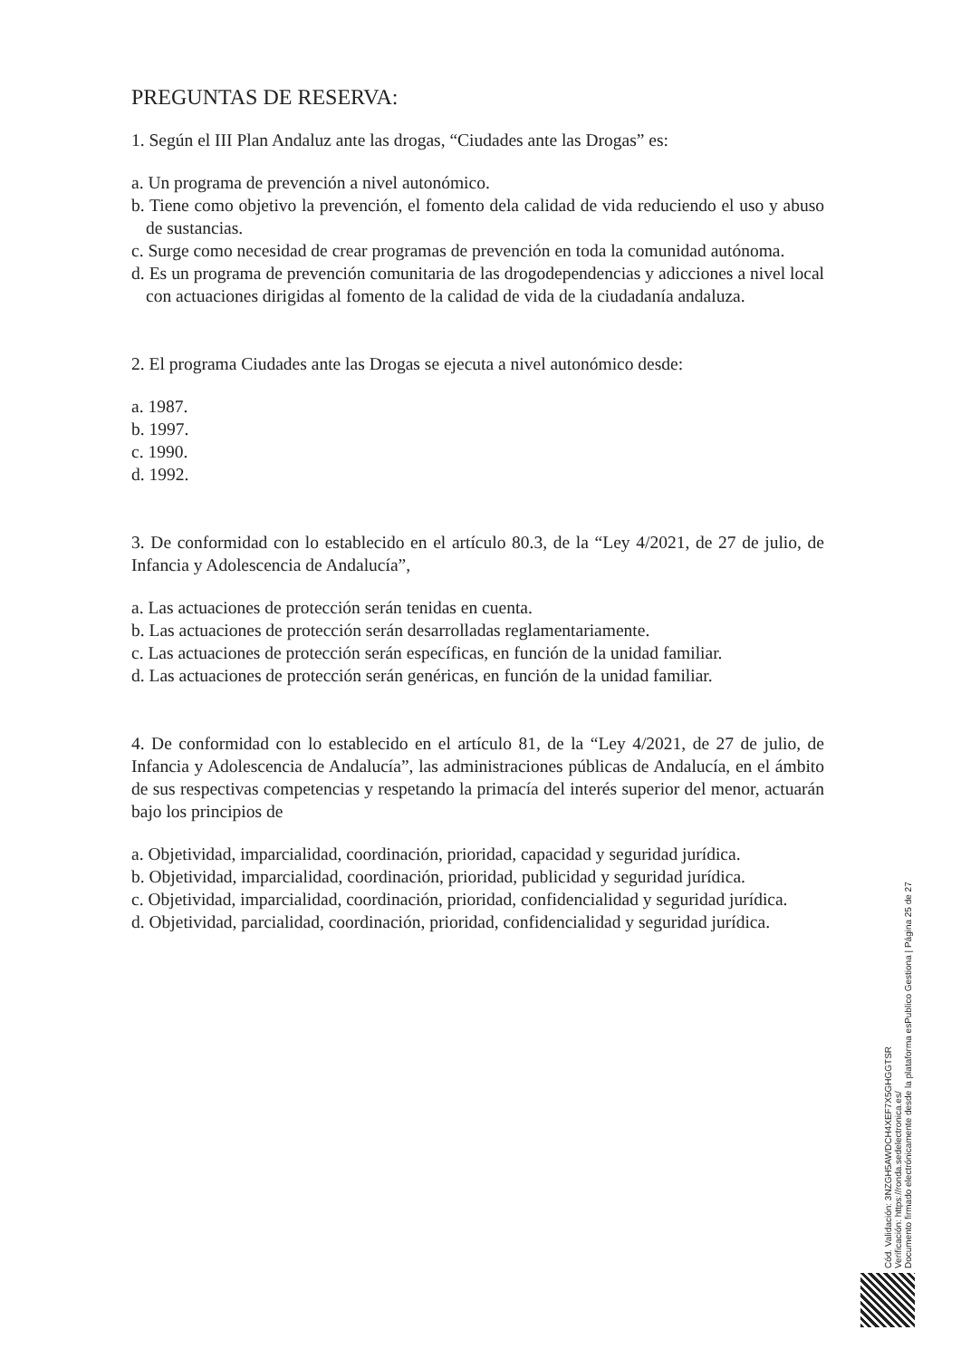PREGUNTAS DE RESERVA:
1. Según el III Plan Andaluz ante las drogas, “Ciudades ante las Drogas” es:
a. Un programa de prevención a nivel autonómico.
b. Tiene como objetivo la prevención, el fomento dela calidad de vida reduciendo el uso y abuso de sustancias.
c. Surge como necesidad de crear programas de prevención en toda la comunidad autónoma.
d. Es un programa de prevención comunitaria de las drogodependencias y adicciones a nivel local con actuaciones dirigidas al fomento de la calidad de vida de la ciudadanía andaluza.
2. El programa Ciudades ante las Drogas se ejecuta a nivel autonómico desde:
a. 1987.
b. 1997.
c. 1990.
d. 1992.
3. De conformidad con lo establecido en el artículo 80.3, de la “Ley 4/2021, de 27 de julio, de Infancia y Adolescencia de Andalucía”,
a. Las actuaciones de protección serán tenidas en cuenta.
b. Las actuaciones de protección serán desarrolladas reglamentariamente.
c. Las actuaciones de protección serán específicas, en función de la unidad familiar.
d. Las actuaciones de protección serán genéricas, en función de la unidad familiar.
4. De conformidad con lo establecido en el artículo 81, de la “Ley 4/2021, de 27 de julio, de Infancia y Adolescencia de Andalucía”, las administraciones públicas de Andalucía, en el ámbito de sus respectivas competencias y respetando la primacía del interés superior del menor, actuarán bajo los principios de
a. Objetividad, imparcialidad, coordinación, prioridad, capacidad y seguridad jurídica.
b. Objetividad, imparcialidad, coordinación, prioridad, publicidad y seguridad jurídica.
c. Objetividad, imparcialidad, coordinación, prioridad, confidencialidad y seguridad jurídica.
d. Objetividad, parcialidad, coordinación, prioridad, confidencialidad y seguridad jurídica.
Cód. Validación: 3NZGH5AWDCH4XEF7X5GHGGTSR
Verificación: https://ronda.sedelectronica.es/
Documento firmado electrónicamente desde la plataforma esPublico Gestiona | Página 25 de 27